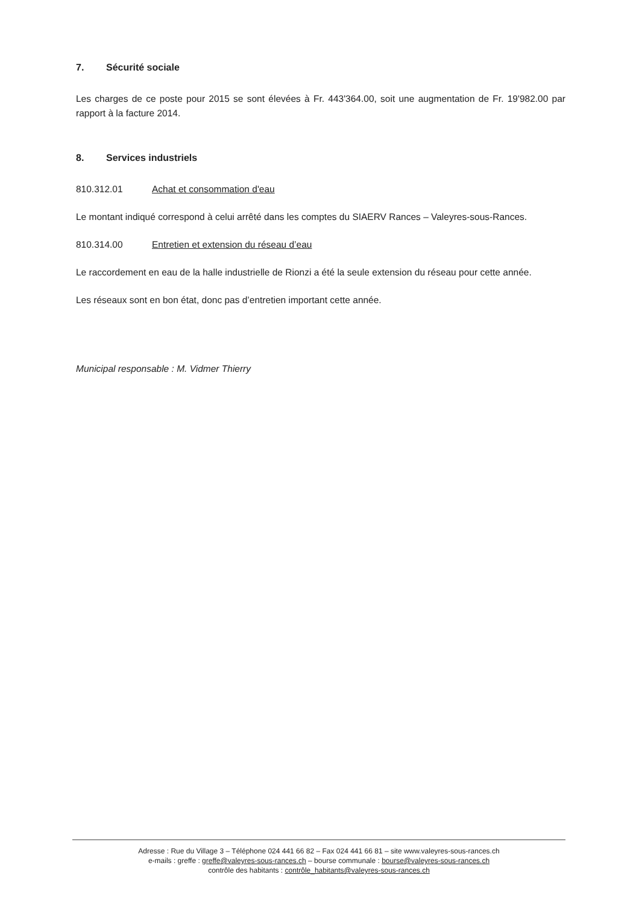7. Sécurité sociale
Les charges de ce poste pour 2015 se sont élevées à Fr. 443'364.00, soit une augmentation de Fr. 19'982.00 par rapport à la facture 2014.
8. Services industriels
810.312.01 Achat et consommation d'eau
Le montant indiqué correspond à celui arrêté dans les comptes du SIAERV Rances – Valeyres-sous-Rances.
810.314.00 Entretien et extension du réseau d’eau
Le raccordement en eau de la halle industrielle de Rionzi a été la seule extension du réseau pour cette année.
Les réseaux sont en bon état, donc pas d’entretien important cette année.
Municipal responsable : M. Vidmer Thierry
Adresse : Rue du Village 3 – Téléphone 024 441 66 82 – Fax 024 441 66 81 – site www.valeyres-sous-rances.ch
e-mails : greffe : greffe@valeyres-sous-rances.ch – bourse communale : bourse@valeyres-sous-rances.ch
contrôle des habitants : contrôle_habitants@valeyres-sous-rances.ch